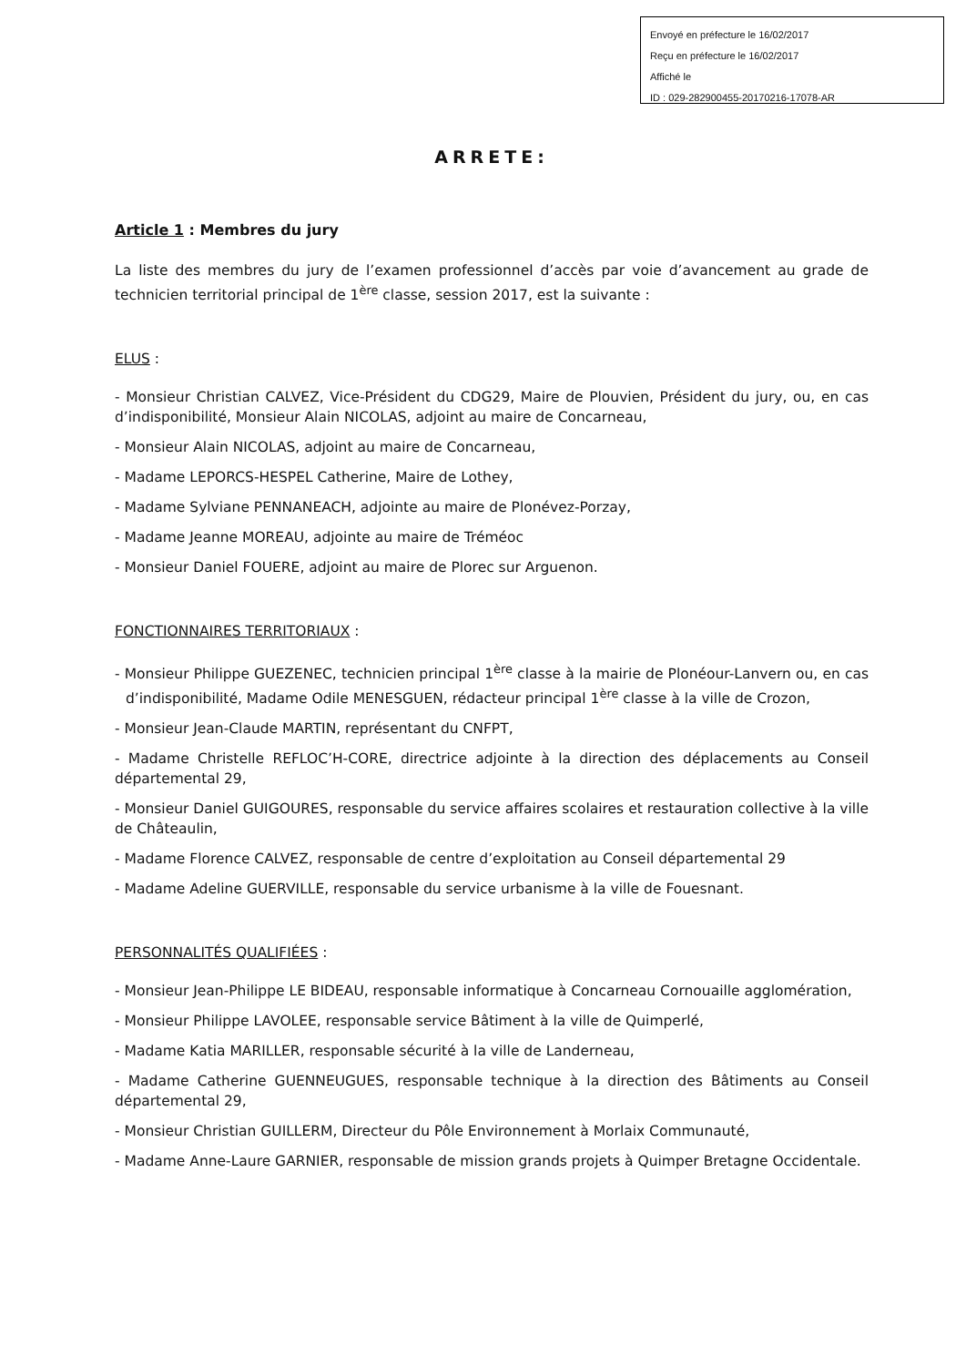Envoyé en préfecture le 16/02/2017
Reçu en préfecture le 16/02/2017
Affiché le
ID : 029-282900455-20170216-17078-AR
ARRETE:
Article 1 : Membres du jury
La liste des membres du jury de l’examen professionnel d’accès par voie d’avancement au grade de technicien territorial principal de 1<sup>ère</sup> classe, session 2017, est la suivante :
ELUS :
- Monsieur Christian CALVEZ, Vice-Président du CDG29, Maire de Plouvien, Président du jury, ou, en cas d’indisponibilité, Monsieur Alain NICOLAS, adjoint au maire de Concarneau,
- Monsieur Alain NICOLAS, adjoint au maire de Concarneau,
- Madame LEPORCS-HESPEL Catherine, Maire de Lothey,
- Madame Sylviane PENNANEACH, adjointe au maire de Plonévez-Porzay,
- Madame Jeanne MOREAU, adjointe au maire de Tréméoc
- Monsieur Daniel FOUERE, adjoint au maire de Plorec sur Arguenon.
FONCTIONNAIRES TERRITORIAUX :
- Monsieur Philippe GUEZENEC, technicien principal 1<sup>ère</sup> classe à la mairie de Plonéour-Lanvern ou, en cas d’indisponibilité, Madame Odile MENESGUEN, rédacteur principal 1<sup>ère</sup> classe à la ville de Crozon,
- Monsieur Jean-Claude MARTIN, représentant du CNFPT,
- Madame Christelle REFLOC’H-CORE, directrice adjointe à la direction des déplacements au Conseil départemental 29,
- Monsieur Daniel GUIGOURES, responsable du service affaires scolaires et restauration collective à la ville de Châteaulin,
- Madame Florence CALVEZ, responsable de centre d’exploitation au Conseil départemental 29
- Madame Adeline GUERVILLE, responsable du service urbanisme à la ville de Fouesnant.
PERSONNALITÉS QUALIFIÉES :
- Monsieur Jean-Philippe LE BIDEAU, responsable informatique à Concarneau Cornouaille agglomération,
- Monsieur Philippe LAVOLEE, responsable service Bâtiment à la ville de Quimperlé,
- Madame Katia MARILLER, responsable sécurité à la ville de Landerneau,
- Madame Catherine GUENNEUGUES, responsable technique à la direction des Bâtiments au Conseil départemental 29,
- Monsieur Christian GUILLERM, Directeur du Pôle Environnement à Morlaix Communauté,
- Madame Anne-Laure GARNIER, responsable de mission grands projets à Quimper Bretagne Occidentale.